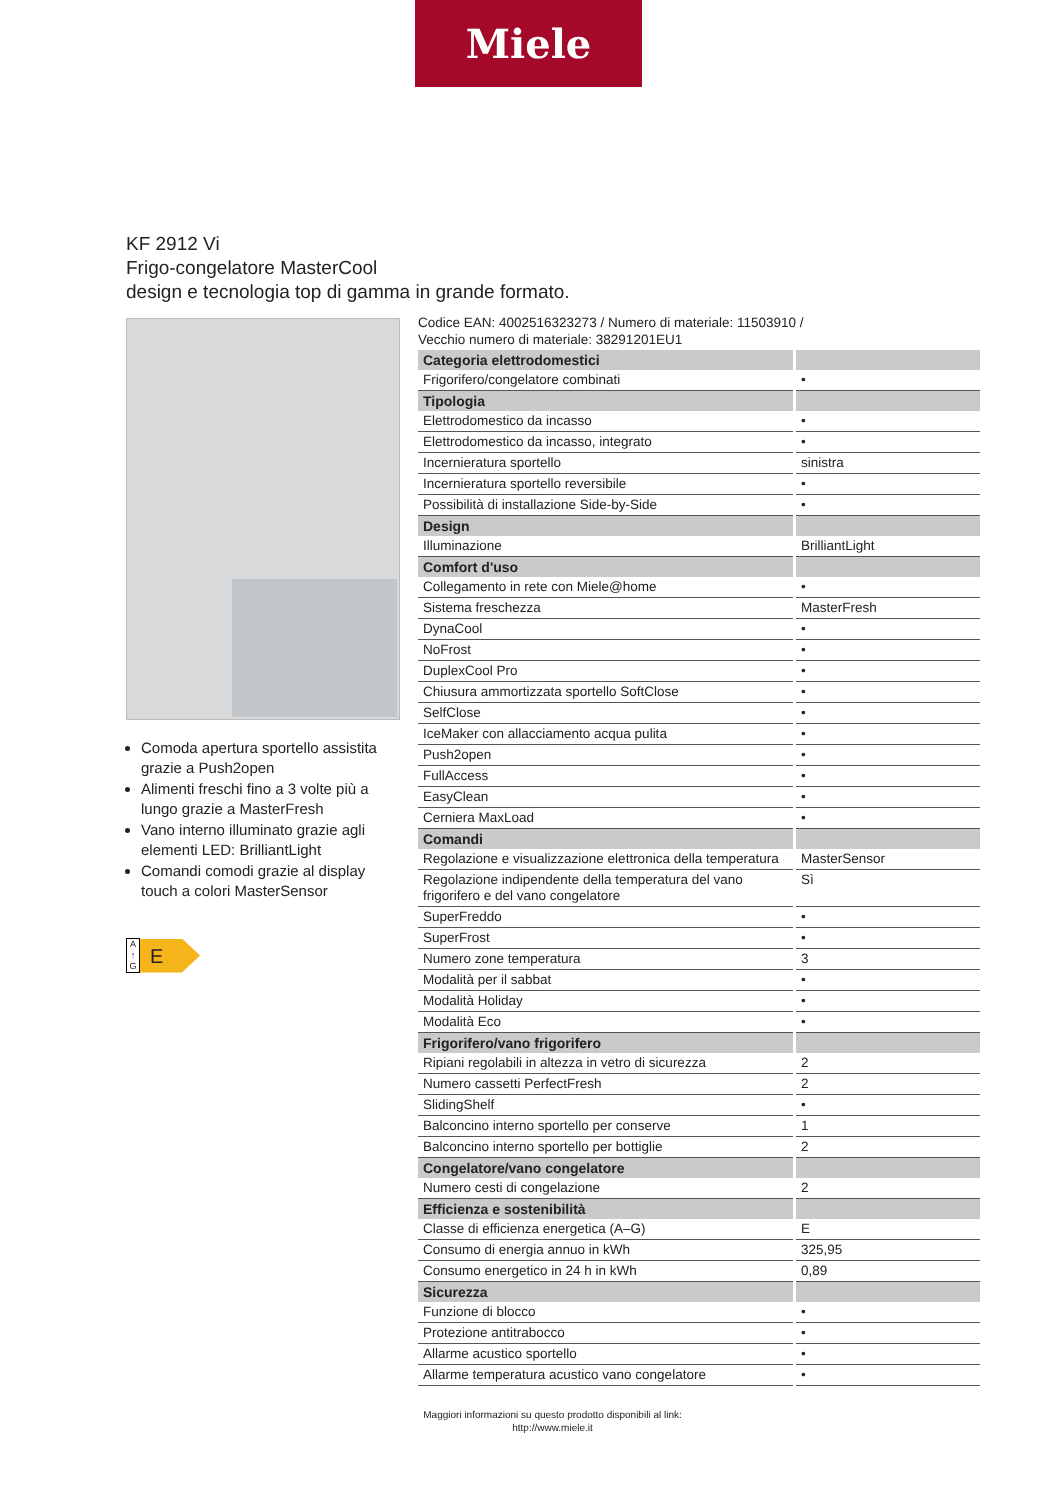Miele
KF 2912 Vi
Frigo-congelatore MasterCool
design e tecnologia top di gamma in grande formato.
Comoda apertura sportello assistita grazie a Push2open
Alimenti freschi fino a 3 volte più a lungo grazie a MasterFresh
Vano interno illuminato grazie agli elementi LED: BrilliantLight
Comandi comodi grazie al display touch a colori MasterSensor
A
↑
G E
Codice EAN: 4002516323273 / Numero di materiale: 11503910 /
Vecchio numero di materiale: 38291201EU1
| Categoria elettrodomestici | |
| --- | --- |
| Frigorifero/congelatore combinati | • |
| Tipologia | |
| Elettrodomestico da incasso | • |
| Elettrodomestico da incasso, integrato | • |
| Incernieratura sportello | sinistra |
| Incernieratura sportello reversibile | • |
| Possibilità di installazione Side-by-Side | • |
| Design | |
| Illuminazione | BrilliantLight |
| Comfort d'uso | |
| Collegamento in rete con Miele@home | • |
| Sistema freschezza | MasterFresh |
| DynaCool | • |
| NoFrost | • |
| DuplexCool Pro | • |
| Chiusura ammortizzata sportello SoftClose | • |
| SelfClose | • |
| IceMaker con allacciamento acqua pulita | • |
| Push2open | • |
| FullAccess | • |
| EasyClean | • |
| Cerniera MaxLoad | • |
| Comandi | |
| Regolazione e visualizzazione elettronica della temperatura | MasterSensor |
| Regolazione indipendente della temperatura del vano frigorifero e del vano congelatore | Sì |
| SuperFreddo | • |
| SuperFrost | • |
| Numero zone temperatura | 3 |
| Modalità per il sabbat | • |
| Modalità Holiday | • |
| Modalità Eco | • |
| Frigorifero/vano frigorifero | |
| Ripiani regolabili in altezza in vetro di sicurezza | 2 |
| Numero cassetti PerfectFresh | 2 |
| SlidingShelf | • |
| Balconcino interno sportello per conserve | 1 |
| Balconcino interno sportello per bottiglie | 2 |
| Congelatore/vano congelatore | |
| Numero cesti di congelazione | 2 |
| Efficienza e sostenibilità | |
| Classe di efficienza energetica (A–G) | E |
| Consumo di energia annuo in kWh | 325,95 |
| Consumo energetico in 24 h in kWh | 0,89 |
| Sicurezza | |
| Funzione di blocco | • |
| Protezione antitrabocco | • |
| Allarme acustico sportello | • |
| Allarme temperatura acustico vano congelatore | • |
Maggiori informazioni su questo prodotto disponibili al link:
http://www.miele.it